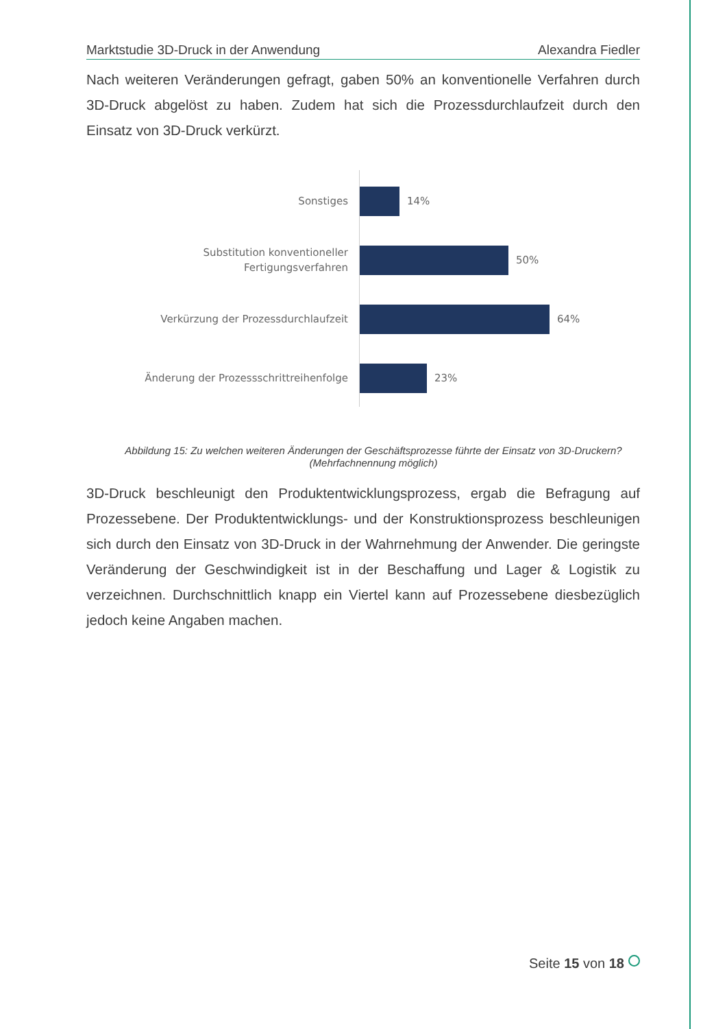Marktstudie 3D-Druck in der Anwendung Alexandra Fiedler
Nach weiteren Veränderungen gefragt, gaben 50% an konventionelle Verfahren durch 3D-Druck abgelöst zu haben. Zudem hat sich die Prozessdurchlaufzeit durch den Einsatz von 3D-Druck verkürzt.
Sonstiges
14%
Substitution konventioneller
Fertigungsverfahren
50%
Verkürzung der Prozessdurchlaufzeit
64%
Änderung der Prozessschrittreihenfolge
23%
Abbildung 15: Zu welchen weiteren Änderungen der Geschäftsprozesse führte der Einsatz von 3D-Druckern?
(Mehrfachnennung möglich)
3D-Druck beschleunigt den Produktentwicklungsprozess, ergab die Befragung auf Prozessebene. Der Produktentwicklungs- und der Konstruktionsprozess beschleunigen sich durch den Einsatz von 3D-Druck in der Wahrnehmung der Anwender. Die geringste Veränderung der Geschwindigkeit ist in der Beschaffung und Lager & Logistik zu verzeichnen. Durchschnittlich knapp ein Viertel kann auf Prozessebene diesbezüglich jedoch keine Angaben machen.
Seite 15 von 18